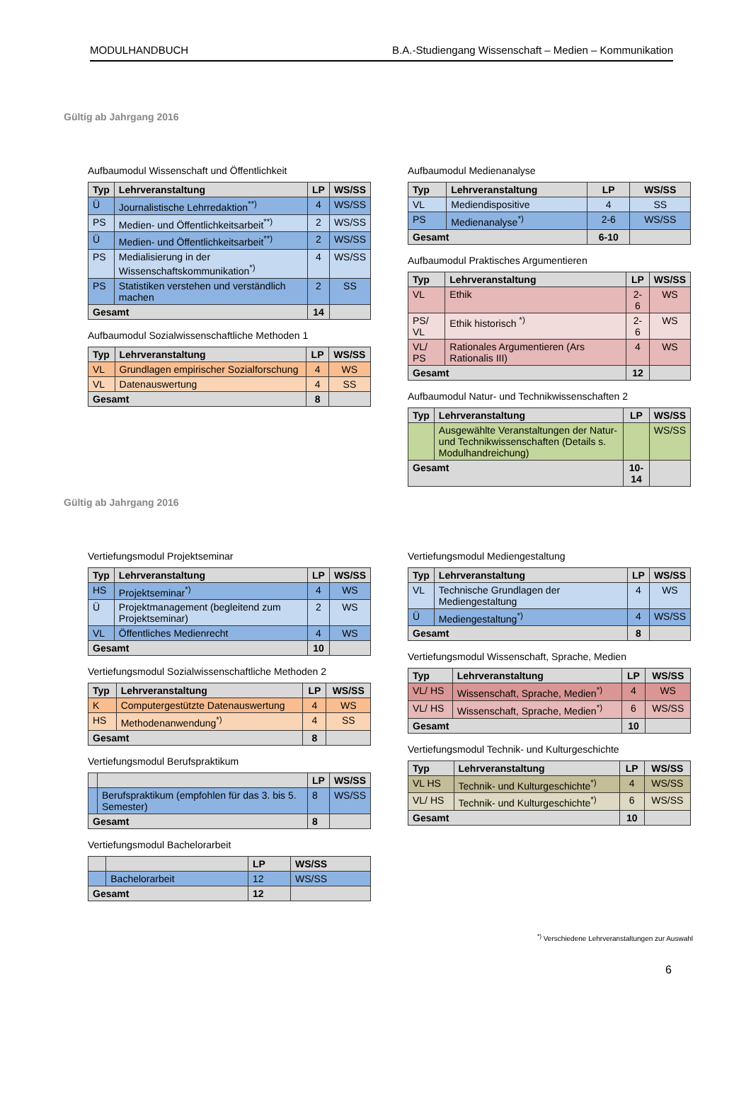MODULHANDBUCH B.A.-Studiengang Wissenschaft – Medien – Kommunikation
Gültig ab Jahrgang 2016
Aufbaumodul Wissenschaft und Öffentlichkeit
| Typ | Lehrveranstaltung | LP | WS/SS |
| --- | --- | --- | --- |
| Ü | Journalistische Lehrredaktion<sup>**)</sup> | 4 | WS/SS |
| PS | Medien- und Öffentlichkeitsarbeit<sup>**)</sup> | 2 | WS/SS |
| Ü | Medien- und Öffentlichkeitsarbeit<sup>**)</sup> | 2 | WS/SS |
| PS | Medialisierung in der Wissenschaftskommunikation<sup>*)</sup> | 4 | WS/SS |
| PS | Statistiken verstehen und verständlich machen | 2 | SS |
| Gesamt | | 14 | |
Aufbaumodul Sozialwissenschaftliche Methoden 1
| Typ | Lehrveranstaltung | LP | WS/SS |
| --- | --- | --- | --- |
| VL | Grundlagen empirischer Sozialforschung | 4 | WS |
| VL | Datenauswertung | 4 | SS |
| Gesamt | | 8 | |
Aufbaumodul Medienanalyse
| Typ | Lehrveranstaltung | LP | WS/SS |
| --- | --- | --- | --- |
| VL | Mediendispositive | 4 | SS |
| PS | Medienanalyse<sup>*)</sup> | 2-6 | WS/SS |
| Gesamt | | 6-10 | |
Aufbaumodul Praktisches Argumentieren
| Typ | Lehrveranstaltung | LP | WS/SS |
| --- | --- | --- | --- |
| VL | Ethik | 2-6 | WS |
| PS/ VL | Ethik historisch <sup>*)</sup> | 2-6 | WS |
| VL/ PS | Rationales Argumentieren (Ars Rationalis III) | 4 | WS |
| Gesamt | | 12 | |
Aufbaumodul Natur- und Technikwissenschaften 2
| Typ | Lehrveranstaltung | LP | WS/SS |
| --- | --- | --- | --- |
| | Ausgewählte Veranstaltungen der Natur- und Technikwissenschaften (Details s. Modulhandreichung) | | WS/SS |
| Gesamt | | 10-14 | |
Gültig ab Jahrgang 2016
Vertiefungsmodul Projektseminar
| Typ | Lehrveranstaltung | LP | WS/SS |
| --- | --- | --- | --- |
| HS | Projektseminar<sup>*)</sup> | 4 | WS |
| Ü | Projektmanagement (begleitend zum Projektseminar) | 2 | WS |
| VL | Öffentliches Medienrecht | 4 | WS |
| Gesamt | | 10 | |
Vertiefungsmodul Sozialwissenschaftliche Methoden 2
| Typ | Lehrveranstaltung | LP | WS/SS |
| --- | --- | --- | --- |
| K | Computergestützte Datenauswertung | 4 | WS |
| HS | Methodenanwendung<sup>*)</sup> | 4 | SS |
| Gesamt | | 8 | |
Vertiefungsmodul Berufspraktikum
| | | LP | WS/SS |
| --- | --- | --- | --- |
| | Berufspraktikum (empfohlen für das 3. bis 5. Semester) | 8 | WS/SS |
| Gesamt | | 8 | |
Vertiefungsmodul Bachelorarbeit
| | | LP | WS/SS |
| --- | --- | --- | --- |
| | Bachelorarbeit | 12 | WS/SS |
| Gesamt | | 12 | |
Vertiefungsmodul Mediengestaltung
| Typ | Lehrveranstaltung | LP | WS/SS |
| --- | --- | --- | --- |
| VL | Technische Grundlagen der Mediengestaltung | 4 | WS |
| Ü | Mediengestaltung<sup>*)</sup> | 4 | WS/SS |
| Gesamt | | 8 | |
Vertiefungsmodul Wissenschaft, Sprache, Medien
| Typ | Lehrveranstaltung | LP | WS/SS |
| --- | --- | --- | --- |
| VL/ HS | Wissenschaft, Sprache, Medien<sup>*)</sup> | 4 | WS |
| VL/ HS | Wissenschaft, Sprache, Medien<sup>*)</sup> | 6 | WS/SS |
| Gesamt | | 10 | |
Vertiefungsmodul Technik- und Kulturgeschichte
| Typ | Lehrveranstaltung | LP | WS/SS |
| --- | --- | --- | --- |
| VL HS | Technik- und Kulturgeschichte<sup>*)</sup> | 4 | WS/SS |
| VL/ HS | Technik- und Kulturgeschichte<sup>*)</sup> | 6 | WS/SS |
| Gesamt | | 10 | |
<sup>*)</sup> Verschiedene Lehrveranstaltungen zur Auswahl
6